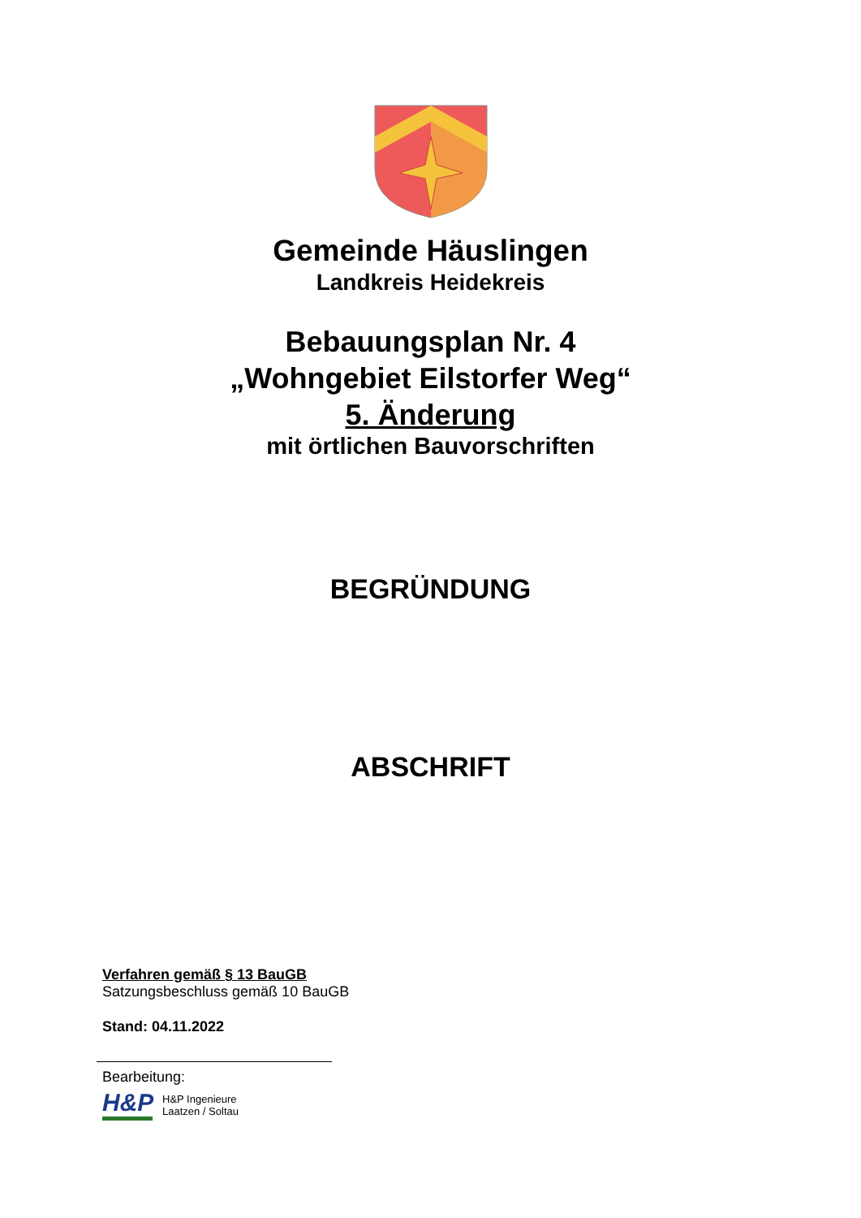Gemeinde Häuslingen
Landkreis Heidekreis
Bebauungsplan Nr. 4
„Wohngebiet Eilstorfer Weg“
5. Änderung
mit örtlichen Bauvorschriften
BEGRÜNDUNG
ABSCHRIFT
Verfahren gemäß § 13 BauGB
Satzungsbeschluss gemäß 10 BauGB
Stand: 04.11.2022
Bearbeitung:
H&P
H&P Ingenieure
Laatzen / Soltau